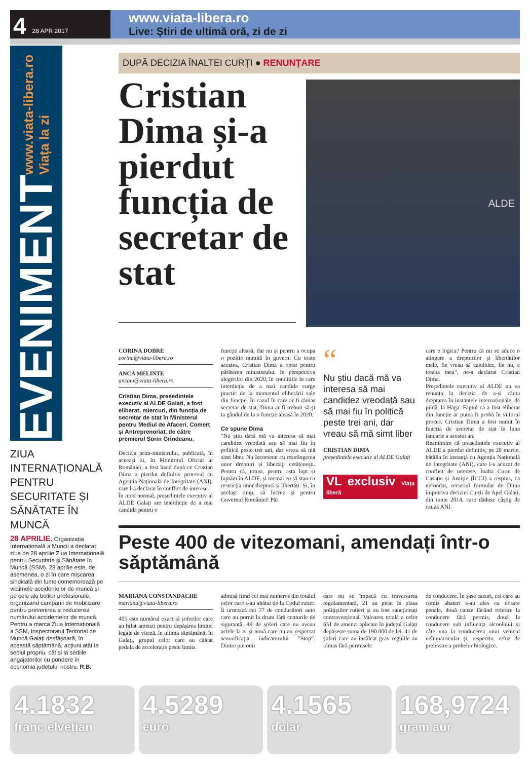4 28 APR 2017
www.viata-libera.ro
Live: Știri de ultimă oră, zi de zi
EVENIMENT www.viata-libera.ro Viața la zi
ZIUA INTERNAȚIONALĂ PENTRU SECURITATE ȘI SĂNĂTATE ÎN MUNCĂ
28 APRILIE. Organizația Internațională a Muncii a declarat ziua de 28 aprilie Ziua Internațională pentru Securitate și Sănătate în Muncă (SSM). 28 aprilie este, de asemenea, o zi în care mișcarea sindicală din lume comemorează pe victimele accidentelor de muncă și pe cele ale bolilor profesionale, organizând campanii de mobilizare pentru prevenirea și reducerea numărului accidentelor de muncă. Pentru a marca Ziua Internațională a SSM, Inspectoratul Teritorial de Muncă Galați desfășoară, în această săptămână, acțiuni atât la sediul propriu, cât și la sediile angajatorilor cu pondere în economia județului nostru. R.B.
DUPĂ DECIZIA ÎNALTEI CURȚI ● RENUNȚARE
Cristian Dima și-a pierdut funcția de secretar de stat
ALDE
CORINA DOBRE
corina@viata-libera.ro
ANCA MELINTE
ancam@viata-libera.ro
Cristian Dima, președintele executiv al ALDE Galați, a fost eliberat, miercuri, din funcția de secretar de stat în Ministerul pentru Mediul de Afaceri, Comerț și Antreprenoriat, de către premierul Sorin Grindeanu.
Decizia prim-ministrului, publicată, în aceeași zi, în Monitorul Oficial al României, a fost luată după ce Cristian Dima a pierdut definitiv procesul cu Agenția Națională de Integritate (ANI), care l-a declarat în conflict de interese.
În mod normal, președintele executiv al ALDE Galați are interdicție de a mai candida pentru o
funcție aleasă, dar nu și pentru a ocupa o poziție numită în guvern. Cu toate acestea, Cristian Dima a optat pentru părăsirea ministerului, în perspectiva alegerilor din 2020, în condițiile în care interdicția de a mai candida curge practic de la momentul eliberării sale din funcție. În cazul în care ar fi rămas secretar de stat, Dima ar fi trebuit să-și ia gândul de la o funcție aleasă în 2020.
Ce spune Dima
"Nu știu dacă mă va interesa să mai candidez vreodată sau să mai fiu în politică peste trei ani, dar vreau să mă simt liber. Nu încorsetat cu restrângerea unor drepturi și libertăți cetățenești. Pentru că, totuși, pentru asta lupt și luptăm în ALDE, și tocmai eu să stau cu restricția unor drepturi și libertăți. Și, în același timp, să lucrez și pentru Guvernul României! Păi
“
Nu știu dacă mă va interesa să mai candidez vreodată sau să mai fiu în politică peste trei ani, dar vreau să mă simt liber
CRISTIAN DIMA
președintele executiv al ALDE Galați
VL exclusiv Viața liberă
care e logica? Pentru că mi se aduce o atingere a drepturilor și libertăților mele, fie vreau să candidez, fie nu, e treaba mea“, ne-a declarat Cristian Dima.
Președintele executiv al ALDE nu va renunța la decizia de a-și căuta dreptatea în instanțele internaționale, de pildă, la Haga. Faptul că a fost eliberat din funcție ar putea fi probă în viitorul proces. Cristian Dima a fost numit în funcția de secretar de stat în luna ianuarie a acestui an.
Reamintim că președintele executiv al ALDE a pierdut definitiv, pe 28 martie, bătălia în instanță cu Agenția Națională de Integritate (ANI), care l-a acuzat de conflict de interese. Înalta Curte de Casație și Justiție (ÎCCJ) a respins, ca nefondat, recursul formulat de Dima împotriva deciziei Curții de Apel Galați, din iunie 2014, care dăduse câștig de cauză ANI.
Peste 400 de vitezomani, amendați într-o săptămână
MARIANA CONSTANDACHE
mariana@viata-libera.ro
405 este numărul exact al șoferilor care au bifat amenzi pentru depășirea limitei legale de viteză, în ultima săptămână, în Galați, grupul celor care au călcat pedala de accelerație peste limita
admisă fiind cel mai numeros din totalul celor care s-au abătut de la Codul rutier. Îi urmează cei 77 de conducători auto care au pornit la drum fără centurile de siguranță, 49 de șoferi care nu aveau actele la ei și nouă care nu au respectat semnificația indicatorului "Stop“. Dintre pietonii
care nu se împacă cu traversarea regulamentară, 21 au picat în plasa polițiștilor rutieri și au fost sancționați contravențional. Valoarea totală a celor 651 de amenzi aplicate în județul Galați depășește suma de 190.000 de lei. 41 de șoferi care au încălcat grav regulile au rămas fără permisele
de conducere. În șase cazuri, cei care au comis abateri s-au ales cu dosare penale, două cauze făcând referire la conducere fără permis, două la conducere sub influența alcoolului și câte una la conducerea unui vehicul neînmatriculat și, respectiv, refuz de prelevare a probelor biologice.
4.1832
franc elvețian
4.5289
euro
4.1565
dolar
168,9724
gram aur